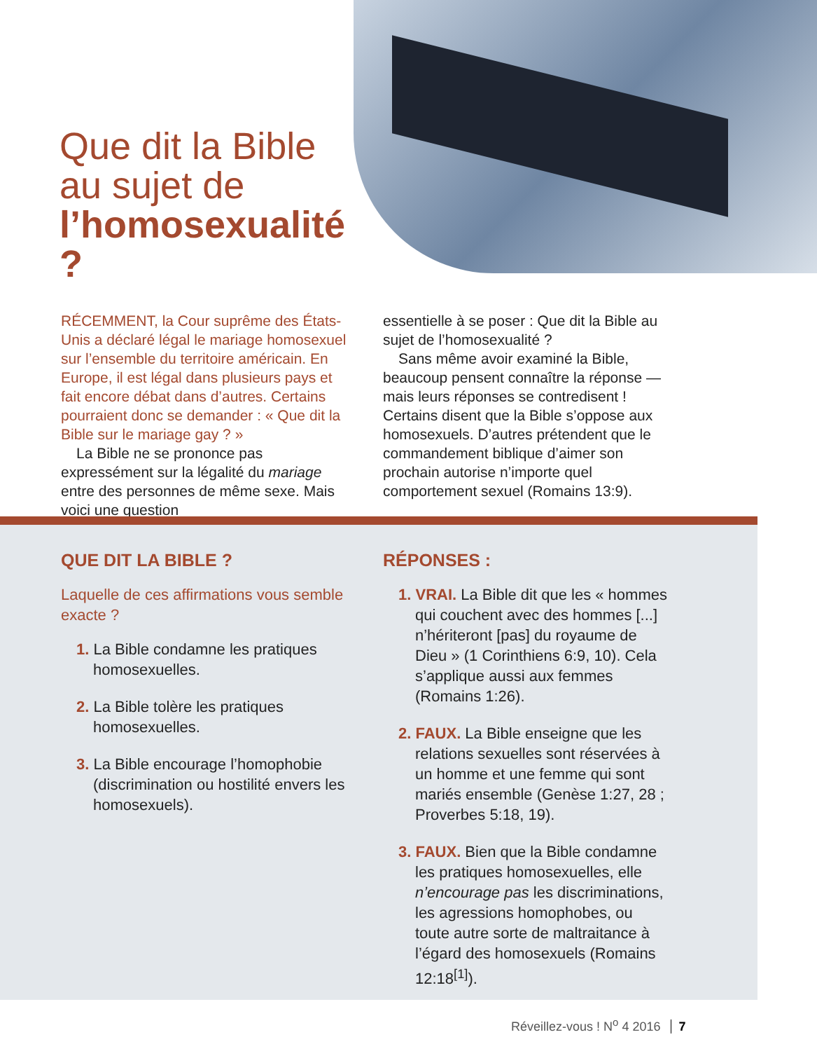Que dit la Bible au sujet de l’homosexualité ?
RÉCEMMENT, la Cour suprême des États-Unis a déclaré légal le mariage homosexuel sur l’ensemble du territoire américain. En Europe, il est légal dans plusieurs pays et fait encore débat dans d’autres. Certains pourraient donc se demander : « Que dit la Bible sur le mariage gay ? »
La Bible ne se prononce pas expressément sur la légalité du mariage entre des personnes de même sexe. Mais voici une question
essentielle à se poser : Que dit la Bible au sujet de l’homosexualité ?
Sans même avoir examiné la Bible, beaucoup pensent connaître la réponse — mais leurs réponses se contredisent ! Certains disent que la Bible s’oppose aux homosexuels. D’autres prétendent que le commandement biblique d’aimer son prochain autorise n’importe quel comportement sexuel (Romains 13:9).
QUE DIT LA BIBLE ?
Laquelle de ces affirmations vous semble exacte ?
1. La Bible condamne les pratiques homosexuelles.
2. La Bible tolère les pratiques homosexuelles.
3. La Bible encourage l’homophobie (discrimination ou hostilité envers les homosexuels).
RÉPONSES :
1. VRAI. La Bible dit que les « hommes qui couchent avec des hommes [...] n’hériteront [pas] du royaume de Dieu » (1 Corinthiens 6:9, 10). Cela s’applique aussi aux femmes (Romains 1:26).
2. FAUX. La Bible enseigne que les relations sexuelles sont réservées à un homme et une femme qui sont mariés ensemble (Genèse 1:27, 28 ; Proverbes 5:18, 19).
3. FAUX. Bien que la Bible condamne les pratiques homosexuelles, elle n’encourage pas les discriminations, les agressions homophobes, ou toute autre sorte de maltraitance à l’égard des homosexuels (Romains 12:18<sup>[1]</sup>).
Réveillez-vous ! N<sup>o</sup> 4 2016 7